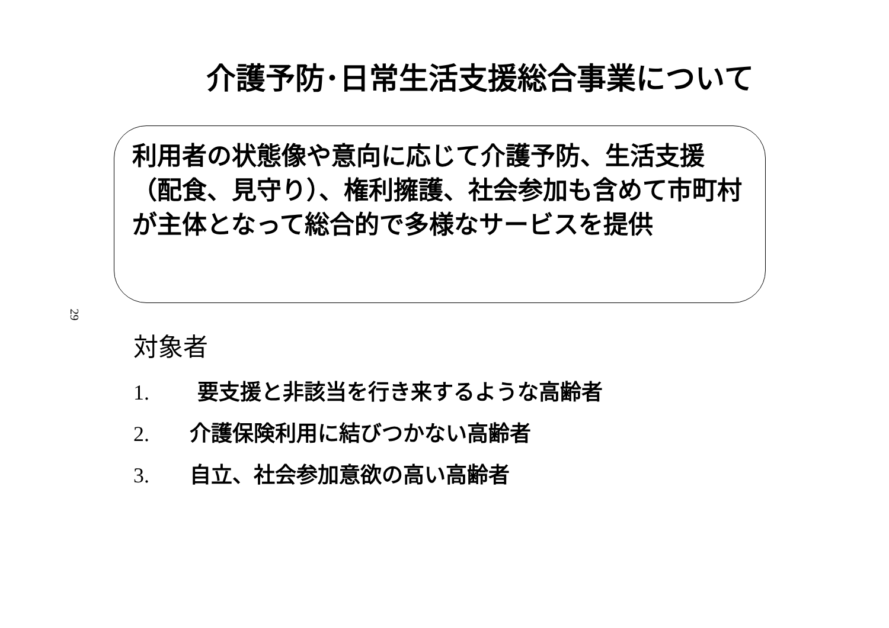介護予防･日常生活支援総合事業について
利用者の状態像や意向に応じて介護予防、生活支援（配食、見守り）、権利擁護、社会参加も含めて市町村が主体となって総合的で多様なサービスを提供
29
対象者
1. 要支援と非該当を行き来するような高齢者
2. 介護保険利用に結びつかない高齢者
3. 自立、社会参加意欲の高い高齢者